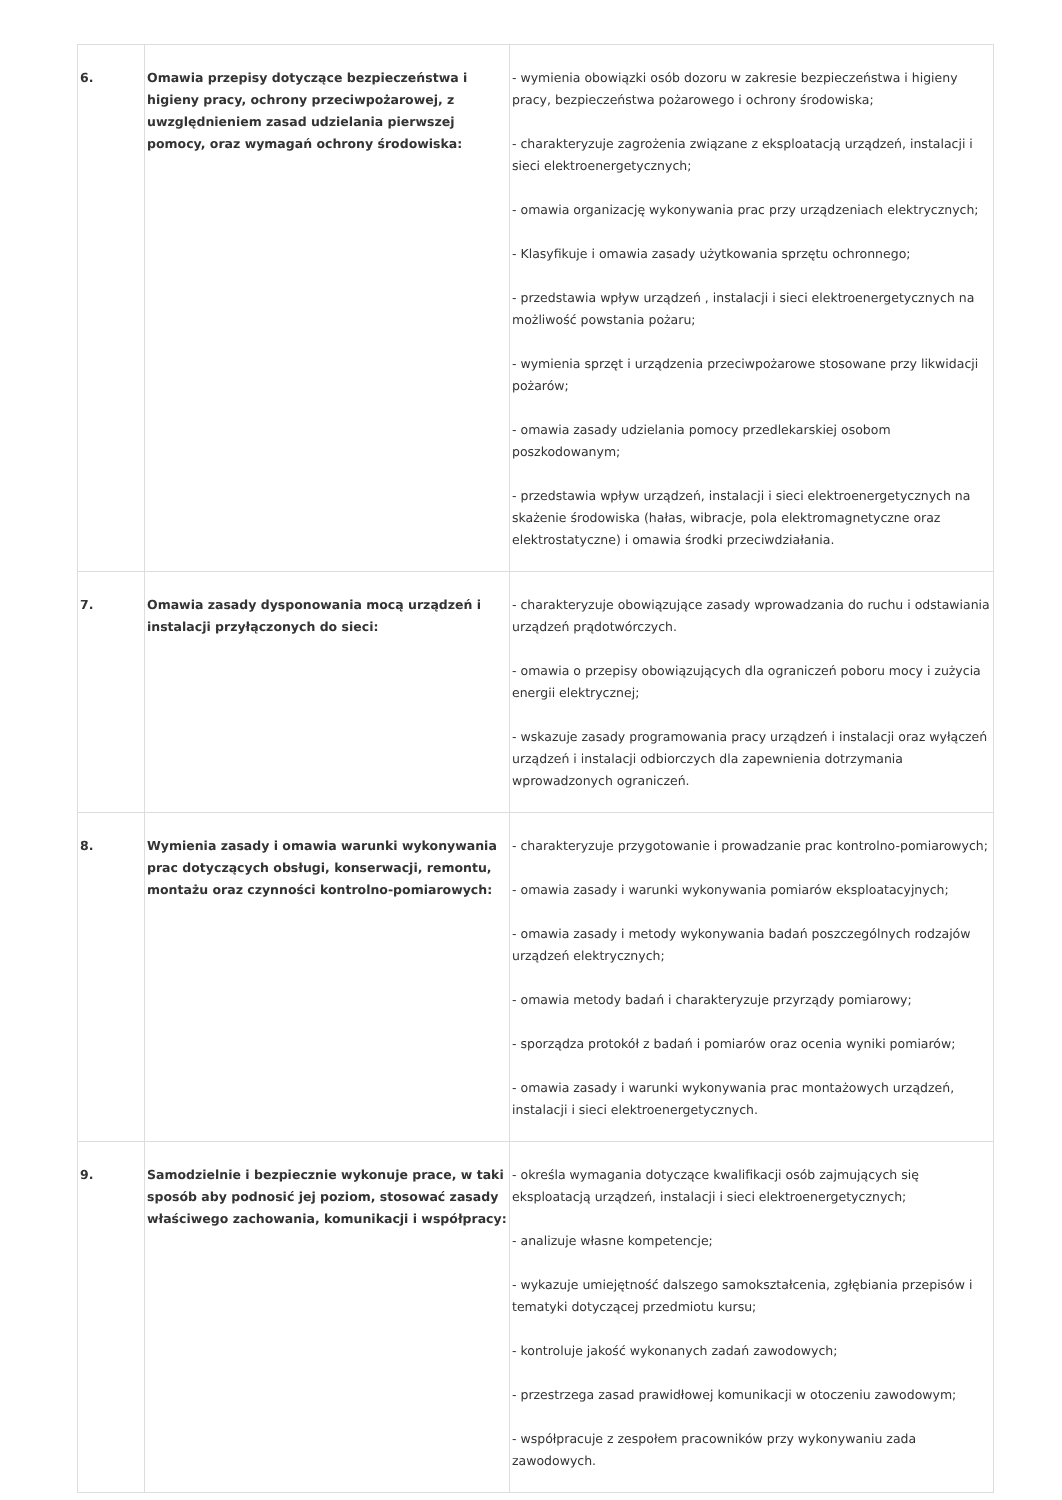| 6. | Omawia przepisy dotyczące bezpieczeństwa i higieny pracy, ochrony przeciwpożarowej, z uwzględnieniem zasad udzielania pierwszej pomocy, oraz wymagań ochrony środowiska: | - wymienia obowiązki osób dozoru w zakresie bezpieczeństwa i higieny pracy, bezpieczeństwa pożarowego i ochrony środowiska; - charakteryzuje zagrożenia związane z eksploatacją urządzeń, instalacji i sieci elektroenergetycznych; - omawia organizację wykonywania prac przy urządzeniach elektrycznych; - Klasyfikuje i omawia zasady użytkowania sprzętu ochronnego; - przedstawia wpływ urządzeń , instalacji i sieci elektroenergetycznych na możliwość powstania pożaru; - wymienia sprzęt i urządzenia przeciwpożarowe stosowane przy likwidacji pożarów; - omawia zasady udzielania pomocy przedlekarskiej osobom poszkodowanym; - przedstawia wpływ urządzeń, instalacji i sieci elektroenergetycznych na skażenie środowiska (hałas, wibracje, pola elektromagnetyczne oraz elektrostatyczne) i omawia środki przeciwdziałania. |
| 7. | Omawia zasady dysponowania mocą urządzeń i instalacji przyłączonych do sieci: | - charakteryzuje obowiązujące zasady wprowadzania do ruchu i odstawiania urządzeń prądotwórczych. - omawia o przepisy obowiązujących dla ograniczeń poboru mocy i zużycia energii elektrycznej; - wskazuje zasady programowania pracy urządzeń i instalacji oraz wyłączeń urządzeń i instalacji odbiorczych dla zapewnienia dotrzymania wprowadzonych ograniczeń. |
| 8. | Wymienia zasady i omawia warunki wykonywania prac dotyczących obsługi, konserwacji, remontu, montażu oraz czynności kontrolno-pomiarowych: | - charakteryzuje przygotowanie i prowadzanie prac kontrolno-pomiarowych; - omawia zasady i warunki wykonywania pomiarów eksploatacyjnych; - omawia zasady i metody wykonywania badań poszczególnych rodzajów urządzeń elektrycznych; - omawia metody badań i charakteryzuje przyrządy pomiarowy; - sporządza protokół z badań i pomiarów oraz ocenia wyniki pomiarów; - omawia zasady i warunki wykonywania prac montażowych urządzeń, instalacji i sieci elektroenergetycznych. |
| 9. | Samodzielnie i bezpiecznie wykonuje prace, w taki sposób aby podnosić jej poziom, stosować zasady właściwego zachowania, komunikacji i współpracy: | - określa wymagania dotyczące kwalifikacji osób zajmujących się eksploatacją urządzeń, instalacji i sieci elektroenergetycznych; - analizuje własne kompetencje; - wykazuje umiejętność dalszego samokształcenia, zgłębiania przepisów i tematyki dotyczącej przedmiotu kursu; - kontroluje jakość wykonanych zadań zawodowych; - przestrzega zasad prawidłowej komunikacji w otoczeniu zawodowym; - współpracuje z zespołem pracowników przy wykonywaniu zada zawodowych. |